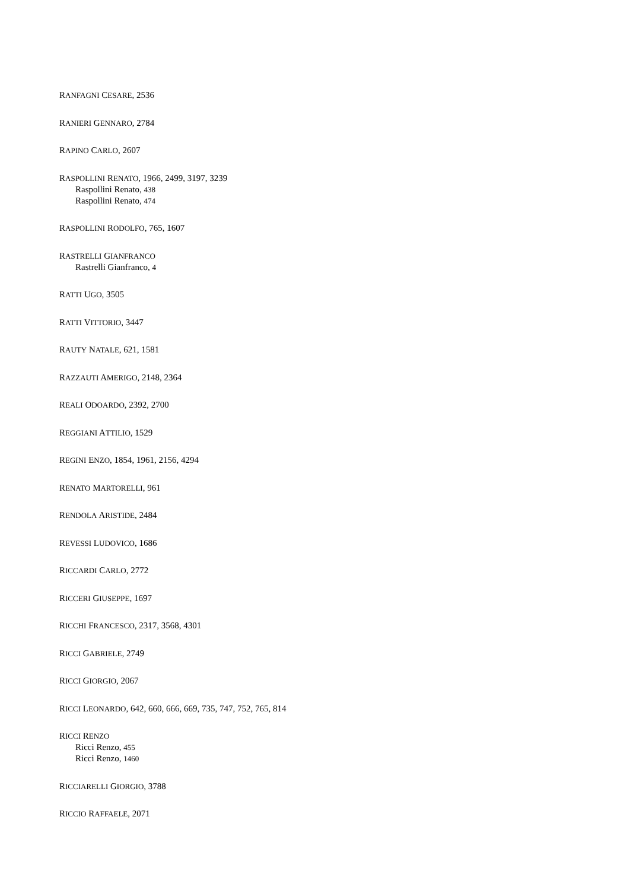RANFAGNI CESARE, 2536
RANIERI GENNARO, 2784
RAPINO CARLO, 2607
RASPOLLINI RENATO, 1966, 2499, 3197, 3239
Raspollini Renato, 438
Raspollini Renato, 474
RASPOLLINI RODOLFO, 765, 1607
RASTRELLI GIANFRANCO
Rastrelli Gianfranco, 4
RATTI UGO, 3505
RATTI VITTORIO, 3447
RAUTY NATALE, 621, 1581
RAZZAUTI AMERIGO, 2148, 2364
REALI ODOARDO, 2392, 2700
REGGIANI ATTILIO, 1529
REGINI ENZO, 1854, 1961, 2156, 4294
RENATO MARTORELLI, 961
RENDOLA ARISTIDE, 2484
REVESSI LUDOVICO, 1686
RICCARDI CARLO, 2772
RICCERI GIUSEPPE, 1697
RICCHI FRANCESCO, 2317, 3568, 4301
RICCI GABRIELE, 2749
RICCI GIORGIO, 2067
RICCI LEONARDO, 642, 660, 666, 669, 735, 747, 752, 765, 814
RICCI RENZO
Ricci Renzo, 455
Ricci Renzo, 1460
RICCIARELLI GIORGIO, 3788
RICCIO RAFFAELE, 2071